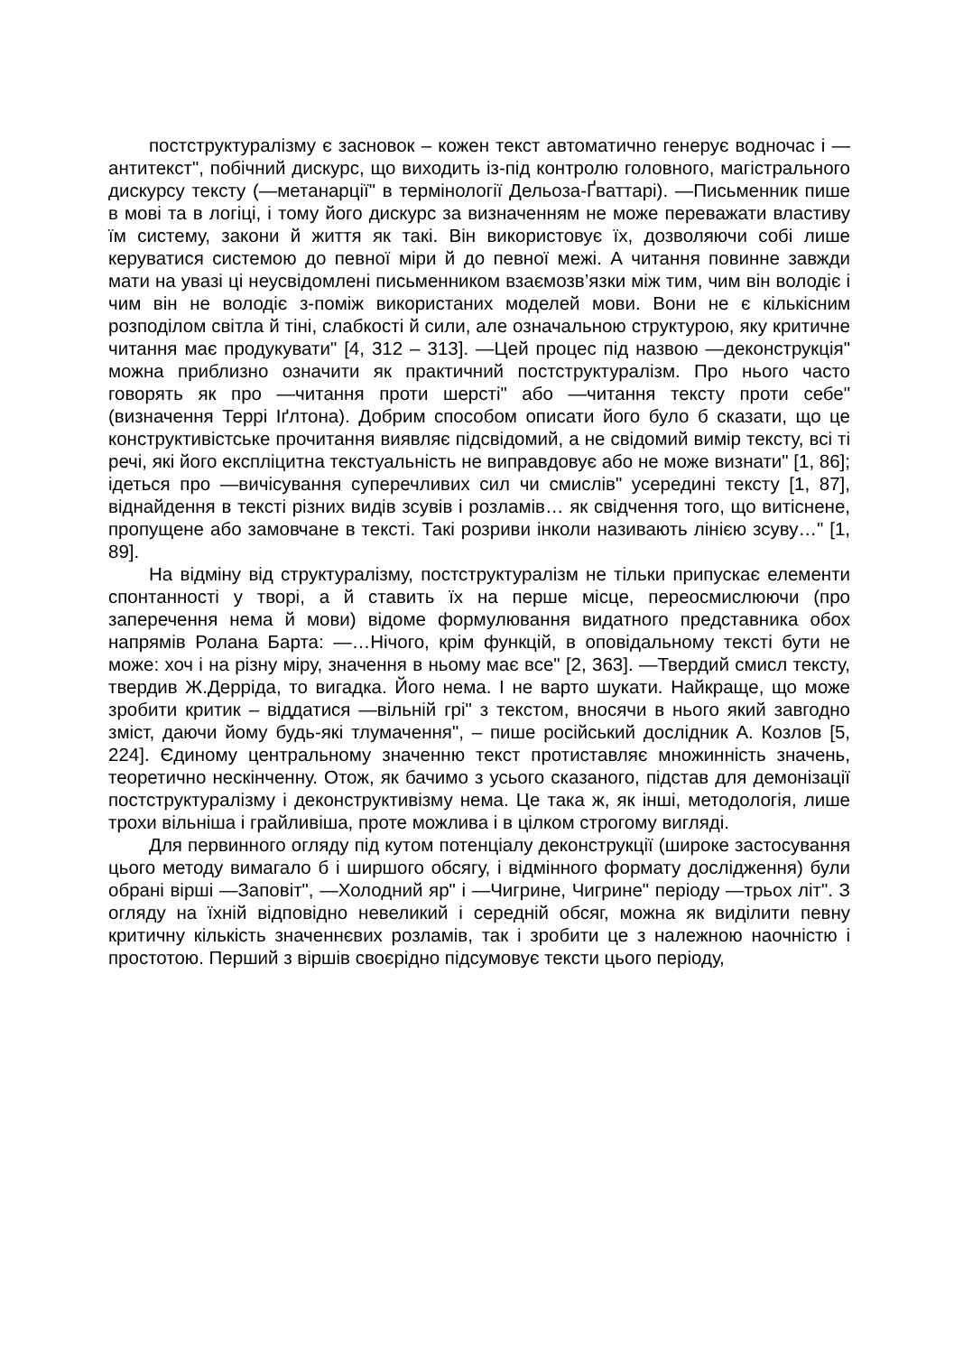постструктуралізму є засновок – кожен текст автоматично генерує водночас і —антитекст", побічний дискурс, що виходить із-під контролю головного, магістрального дискурсу тексту (—метанарції" в термінології Дельоза-Ґваттарі). —Письменник пише в мові та в логіці, і тому його дискурс за визначенням не може переважати властиву їм систему, закони й життя як такі. Він використовує їх, дозволяючи собі лише керуватися системою до певної міри й до певної межі. А читання повинне завжди мати на увазі ці неусвідомлені письменником взаємозв’язки між тим, чим він володіє і чим він не володіє з-поміж використаних моделей мови. Вони не є кількісним розподілом світла й тіні, слабкості й сили, але означальною структурою, яку критичне читання має продукувати" [4, 312 – 313]. —Цей процес під назвою —деконструкція" можна приблизно означити як практичний постструктуралізм. Про нього часто говорять як про —читання проти шерсті" або —читання тексту проти себе" (визначення Террі Іґлтона). Добрим способом описати його було б сказати, що це конструктивістське прочитання виявляє підсвідомий, а не свідомий вимір тексту, всі ті речі, які його експліцитна текстуальність не виправдовує або не може визнати" [1, 86]; ідеться про —вичісування суперечливих сил чи смислів" усередині тексту [1, 87], віднайдення в тексті різних видів зсувів і розламів… як свідчення того, що витіснене, пропущене або замовчане в тексті. Такі розриви інколи називають лінією зсуву…" [1, 89].
На відміну від структуралізму, постструктуралізм не тільки припускає елементи спонтанності у творі, а й ставить їх на перше місце, переосмислюючи (про заперечення нема й мови) відоме формулювання видатного представника обох напрямів Ролана Барта: —…Нічого, крім функцій, в оповідальному тексті бути не може: хоч і на різну міру, значення в ньому має все" [2, 363]. —Твердий смисл тексту, твердив Ж.Дерріда, то вигадка. Його нема. І не варто шукати. Найкраще, що може зробити критик – віддатися —вільній грі" з текстом, вносячи в нього який завгодно зміст, даючи йому будь-які тлумачення", – пише російський дослідник А. Козлов [5, 224]. Єдиному центральному значенню текст протиставляє множинність значень, теоретично нескінченну. Отож, як бачимо з усього сказаного, підстав для демонізації постструктуралізму і деконструктивізму нема. Це така ж, як інші, методологія, лише трохи вільніша і грайливіша, проте можлива і в цілком строгому вигляді.
Для первинного огляду під кутом потенціалу деконструкції (широке застосування цього методу вимагало б і ширшого обсягу, і відмінного формату дослідження) були обрані вірші —Заповіт", —Холодний яр" і —Чигрине, Чигрине" періоду —трьох літ". З огляду на їхній відповідно невеликий і середній обсяг, можна як виділити певну критичну кількість значеннєвих розламів, так і зробити це з належною наочністю і простотою. Перший з віршів своєрідно підсумовує тексти цього періоду,